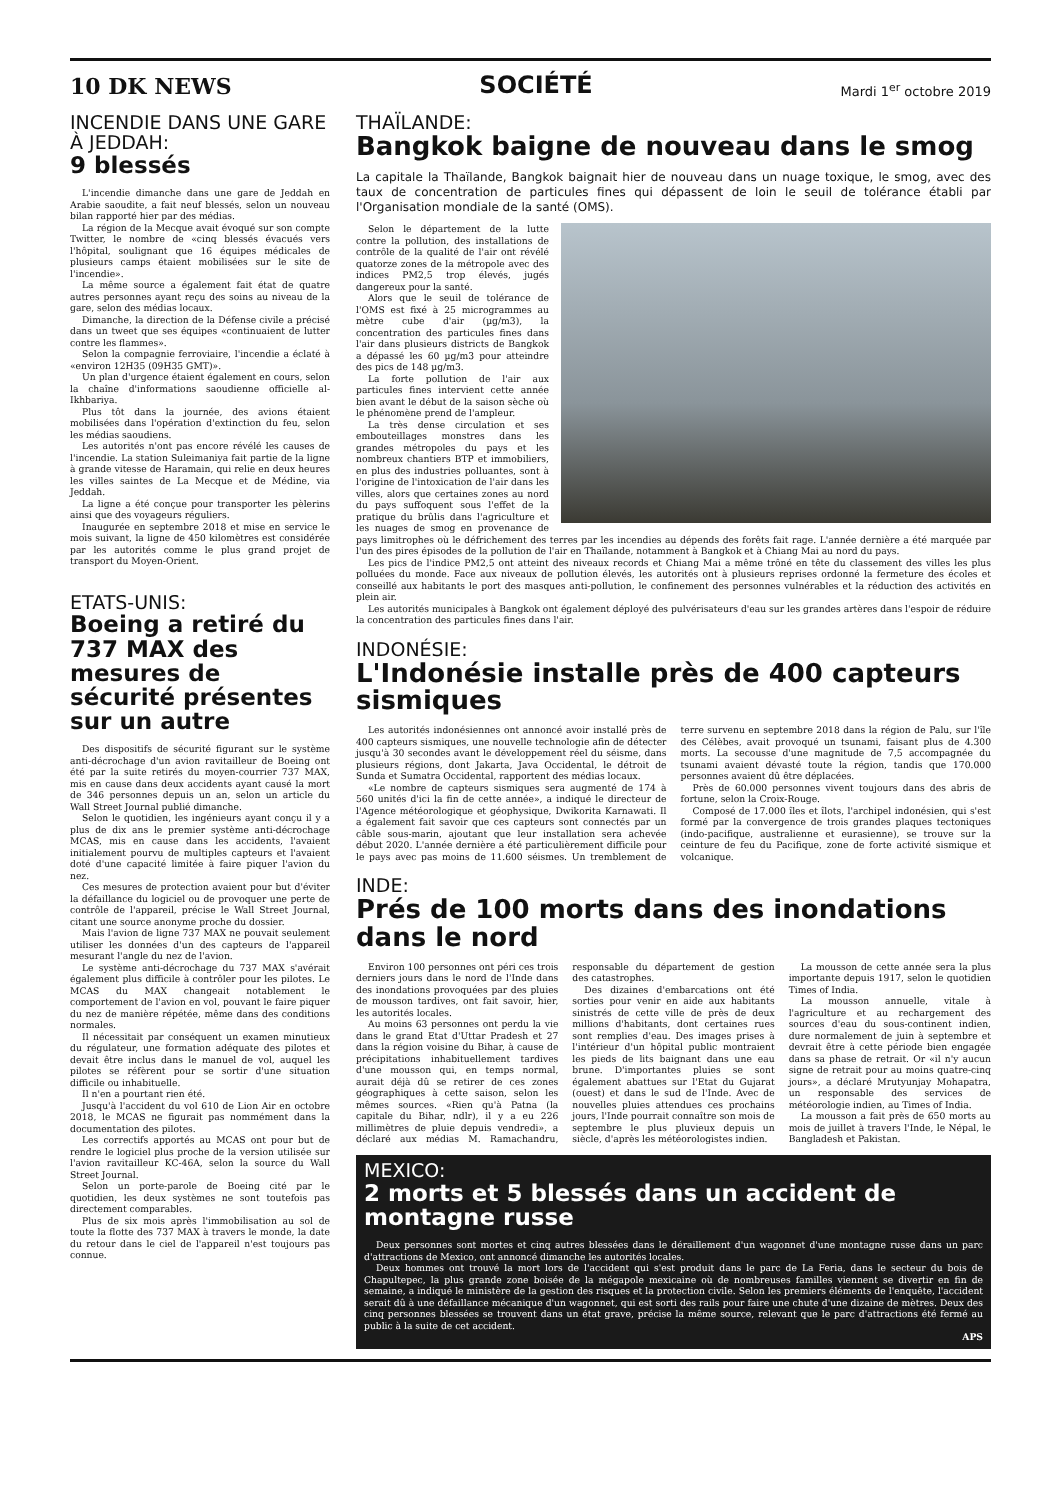10 DK NEWS SOCIÉTÉ Mardi 1<sup>er</sup> octobre 2019
INCENDIE DANS UNE GARE À JEDDAH:
9 blessés
L'incendie dimanche dans une gare de Jeddah en Arabie saoudite, a fait neuf blessés, selon un nouveau bilan rapporté hier par des médias.
La région de la Mecque avait évoqué sur son compte Twitter, le nombre de «cinq blessés évacués vers l'hôpital, soulignant que 16 équipes médicales de plusieurs camps étaient mobilisées sur le site de l'incendie».
La même source a également fait état de quatre autres personnes ayant reçu des soins au niveau de la gare, selon des médias locaux.
Dimanche, la direction de la Défense civile a précisé dans un tweet que ses équipes «continuaient de lutter contre les flammes».
Selon la compagnie ferroviaire, l'incendie a éclaté à «environ 12H35 (09H35 GMT)».
Un plan d'urgence étaient également en cours, selon la chaîne d'informations saoudienne officielle al-Ikhbariya.
Plus tôt dans la journée, des avions étaient mobilisées dans l'opération d'extinction du feu, selon les médias saoudiens.
Les autorités n'ont pas encore révélé les causes de l'incendie. La station Suleimaniya fait partie de la ligne à grande vitesse de Haramain, qui relie en deux heures les villes saintes de La Mecque et de Médine, via Jeddah.
La ligne a été conçue pour transporter les pèlerins ainsi que des voyageurs réguliers.
Inaugurée en septembre 2018 et mise en service le mois suivant, la ligne de 450 kilomètres est considérée par les autorités comme le plus grand projet de transport du Moyen-Orient.
ETATS-UNIS:
Boeing a retiré du 737 MAX des mesures de sécurité présentes sur un autre
Des dispositifs de sécurité figurant sur le système anti-décrochage d'un avion ravitailleur de Boeing ont été par la suite retirés du moyen-courrier 737 MAX, mis en cause dans deux accidents ayant causé la mort de 346 personnes depuis un an, selon un article du Wall Street Journal publié dimanche.
Selon le quotidien, les ingénieurs ayant conçu il y a plus de dix ans le premier système anti-décrochage MCAS, mis en cause dans les accidents, l'avaient initialement pourvu de multiples capteurs et l'avaient doté d'une capacité limitée à faire piquer l'avion du nez.
Ces mesures de protection avaient pour but d'éviter la défaillance du logiciel ou de provoquer une perte de contrôle de l'appareil, précise le Wall Street Journal, citant une source anonyme proche du dossier.
Mais l'avion de ligne 737 MAX ne pouvait seulement utiliser les données d'un des capteurs de l'appareil mesurant l'angle du nez de l'avion.
Le système anti-décrochage du 737 MAX s'avérait également plus difficile à contrôler pour les pilotes. Le MCAS du MAX changeait notablement le comportement de l'avion en vol, pouvant le faire piquer du nez de manière répétée, même dans des conditions normales.
Il nécessitait par conséquent un examen minutieux du régulateur, une formation adéquate des pilotes et devait être inclus dans le manuel de vol, auquel les pilotes se réfèrent pour se sortir d'une situation difficile ou inhabituelle.
Il n'en a pourtant rien été.
Jusqu'à l'accident du vol 610 de Lion Air en octobre 2018, le MCAS ne figurait pas nommément dans la documentation des pilotes.
Les correctifs apportés au MCAS ont pour but de rendre le logiciel plus proche de la version utilisée sur l'avion ravitailleur KC-46A, selon la source du Wall Street Journal.
Selon un porte-parole de Boeing cité par le quotidien, les deux systèmes ne sont toutefois pas directement comparables.
Plus de six mois après l'immobilisation au sol de toute la flotte des 737 MAX à travers le monde, la date du retour dans le ciel de l'appareil n'est toujours pas connue.
THAÏLANDE:
Bangkok baigne de nouveau dans le smog
La capitale la Thaïlande, Bangkok baignait hier de nouveau dans un nuage toxique, le smog, avec des taux de concentration de particules fines qui dépassent de loin le seuil de tolérance établi par l'Organisation mondiale de la santé (OMS).
Selon le département de la lutte contre la pollution, des installations de contrôle de la qualité de l'air ont révélé quatorze zones de la métropole avec des indices PM2,5 trop élevés, jugés dangereux pour la santé.
Alors que le seuil de tolérance de l'OMS est fixé à 25 microgrammes au mètre cube d'air (µg/m3), la concentration des particules fines dans l'air dans plusieurs districts de Bangkok a dépassé les 60 µg/m3 pour atteindre des pics de 148 µg/m3.
La forte pollution de l'air aux particules fines intervient cette année bien avant le début de la saison sèche où le phénomène prend de l'ampleur.
La très dense circulation et ses embouteillages monstres dans les grandes métropoles du pays et les nombreux chantiers BTP et immobiliers, en plus des industries polluantes, sont à l'origine de l'intoxication de l'air dans les villes, alors que certaines zones au nord du pays suffoquent sous l'effet de la pratique du brûlis dans l'agriculture et les nuages de smog en provenance de pays limitrophes où le défrichement des terres par les incendies au dépends des forêts fait rage. L'année dernière a été marquée par l'un des pires épisodes de la pollution de l'air en Thaïlande, notamment à Bangkok et à Chiang Mai au nord du pays.
Les pics de l'indice PM2,5 ont atteint des niveaux records et Chiang Mai a même trôné en tête du classement des villes les plus polluées du monde. Face aux niveaux de pollution élevés, les autorités ont à plusieurs reprises ordonné la fermeture des écoles et conseillé aux habitants le port des masques anti-pollution, le confinement des personnes vulnérables et la réduction des activités en plein air.
Les autorités municipales à Bangkok ont également déployé des pulvérisateurs d'eau sur les grandes artères dans l'espoir de réduire la concentration des particules fines dans l'air.
INDONÉSIE:
L'Indonésie installe près de 400 capteurs sismiques
Les autorités indonésiennes ont annoncé avoir installé près de 400 capteurs sismiques, une nouvelle technologie afin de détecter jusqu'à 30 secondes avant le développement réel du séisme, dans plusieurs régions, dont Jakarta, Java Occidental, le détroit de Sunda et Sumatra Occidental, rapportent des médias locaux.
«Le nombre de capteurs sismiques sera augmenté de 174 à 560 unités d'ici la fin de cette année», a indiqué le directeur de l'Agence météorologique et géophysique, Dwikorita Karnawati. Il a également fait savoir que ces capteurs sont connectés par un câble sous-marin, ajoutant que leur installation sera achevée début 2020. L'année dernière a été particulièrement difficile pour le pays avec pas moins de 11.600 séismes. Un tremblement de terre survenu en septembre 2018 dans la région de Palu, sur l'île des Célèbes, avait provoqué un tsunami, faisant plus de 4.300 morts. La secousse d'une magnitude de 7,5 accompagnée du tsunami avaient dévasté toute la région, tandis que 170.000 personnes avaient dû être déplacées.
Près de 60.000 personnes vivent toujours dans des abris de fortune, selon la Croix-Rouge.
Composé de 17.000 îles et îlots, l'archipel indonésien, qui s'est formé par la convergence de trois grandes plaques tectoniques (indo-pacifique, australienne et eurasienne), se trouve sur la ceinture de feu du Pacifique, zone de forte activité sismique et volcanique.
INDE:
Prés de 100 morts dans des inondations dans le nord
Environ 100 personnes ont péri ces trois derniers jours dans le nord de l'Inde dans des inondations provoquées par des pluies de mousson tardives, ont fait savoir, hier, les autorités locales.
Au moins 63 personnes ont perdu la vie dans le grand Etat d'Uttar Pradesh et 27 dans la région voisine du Bihar, à cause de précipitations inhabituellement tardives d'une mousson qui, en temps normal, aurait déjà dû se retirer de ces zones géographiques à cette saison, selon les mêmes sources. «Rien qu'à Patna (la capitale du Bihar, ndlr), il y a eu 226 millimètres de pluie depuis vendredi», a déclaré aux médias M. Ramachandru, responsable du département de gestion des catastrophes.
Des dizaines d'embarcations ont été sorties pour venir en aide aux habitants sinistrés de cette ville de près de deux millions d'habitants, dont certaines rues sont remplies d'eau. Des images prises à l'intérieur d'un hôpital public montraient les pieds de lits baignant dans une eau brune. D'importantes pluies se sont également abattues sur l'Etat du Gujarat (ouest) et dans le sud de l'Inde. Avec de nouvelles pluies attendues ces prochains jours, l'Inde pourrait connaître son mois de septembre le plus pluvieux depuis un siècle, d'après les météorologistes indien.
La mousson de cette année sera la plus importante depuis 1917, selon le quotidien Times of India.
La mousson annuelle, vitale à l'agriculture et au rechargement des sources d'eau du sous-continent indien, dure normalement de juin à septembre et devrait être à cette période bien engagée dans sa phase de retrait. Or «il n'y aucun signe de retrait pour au moins quatre-cinq jours», a déclaré Mrutyunjay Mohapatra, un responsable des services de météorologie indien, au Times of India.
La mousson a fait près de 650 morts au mois de juillet à travers l'Inde, le Népal, le Bangladesh et Pakistan.
MEXICO:
2 morts et 5 blessés dans un accident de montagne russe
Deux personnes sont mortes et cinq autres blessées dans le déraillement d'un wagonnet d'une montagne russe dans un parc d'attractions de Mexico, ont annoncé dimanche les autorités locales.
Deux hommes ont trouvé la mort lors de l'accident qui s'est produit dans le parc de La Feria, dans le secteur du bois de Chapultepec, la plus grande zone boisée de la mégapole mexicaine où de nombreuses familles viennent se divertir en fin de semaine, a indiqué le ministère de la gestion des risques et la protection civile. Selon les premiers éléments de l'enquête, l'accident serait dû à une défaillance mécanique d'un wagonnet, qui est sorti des rails pour faire une chute d'une dizaine de mètres. Deux des cinq personnes blessées se trouvent dans un état grave, précise la même source, relevant que le parc d'attractions été fermé au public à la suite de cet accident.
APS